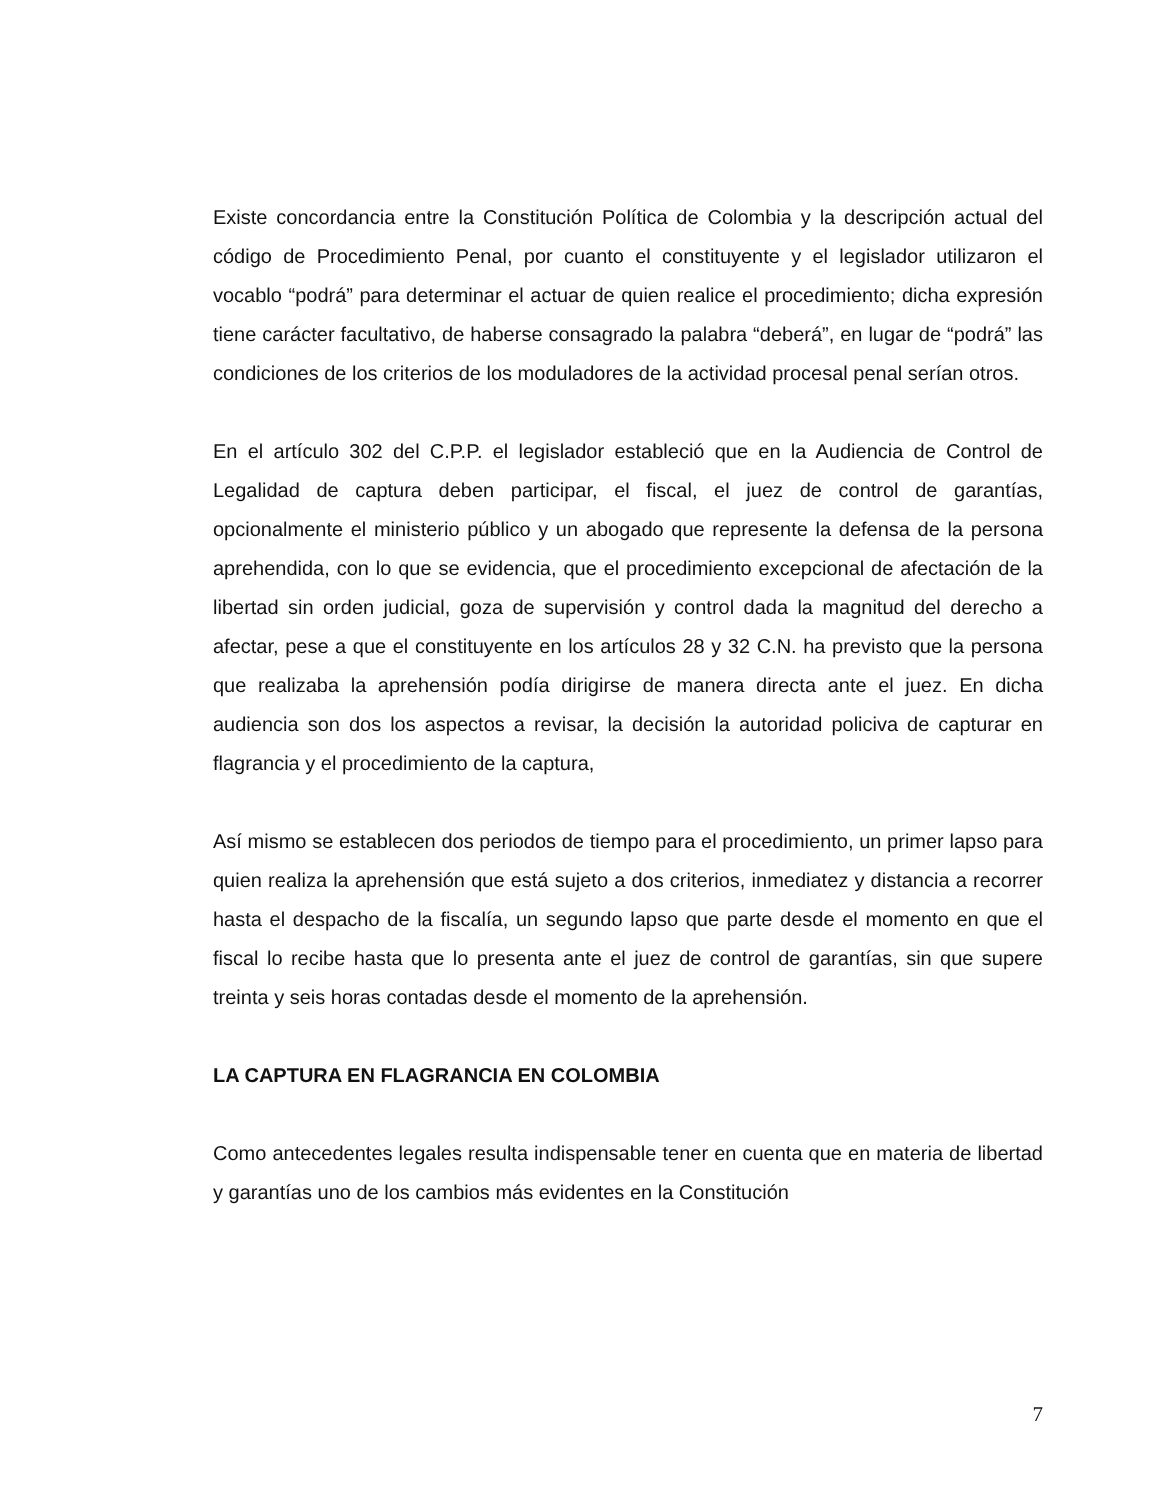Existe concordancia entre la Constitución Política de Colombia y la descripción actual del código de Procedimiento Penal, por cuanto el constituyente y el legislador utilizaron el vocablo “podrá” para determinar el actuar de quien realice el procedimiento; dicha expresión tiene carácter facultativo, de haberse consagrado la palabra “deberá”, en lugar de “podrá” las condiciones de los criterios de los moduladores de la actividad procesal penal serían otros.
En el artículo 302 del C.P.P. el legislador estableció que en la Audiencia de Control de Legalidad de captura deben participar, el fiscal, el juez de control de garantías, opcionalmente el ministerio público y un abogado que represente la defensa de la persona aprehendida, con lo que se evidencia, que el procedimiento excepcional de afectación de la libertad sin orden judicial, goza de supervisión y control dada la magnitud del derecho a afectar, pese a que el constituyente en los artículos 28 y 32 C.N. ha previsto que la persona que realizaba la aprehensión podía dirigirse de manera directa ante el juez. En dicha audiencia son dos los aspectos a revisar, la decisión la autoridad policiva de capturar en flagrancia y el procedimiento de la captura,
Así mismo se establecen dos periodos de tiempo para el procedimiento, un primer lapso para quien realiza la aprehensión que está sujeto a dos criterios, inmediatez y distancia a recorrer hasta el despacho de la fiscalía, un segundo lapso que parte desde el momento en que el fiscal lo recibe hasta que lo presenta ante el juez de control de garantías, sin que supere treinta y seis horas contadas desde el momento de la aprehensión.
LA CAPTURA EN FLAGRANCIA EN COLOMBIA
Como antecedentes legales resulta indispensable tener en cuenta que en materia de libertad y garantías uno de los cambios más evidentes en la Constitución
7